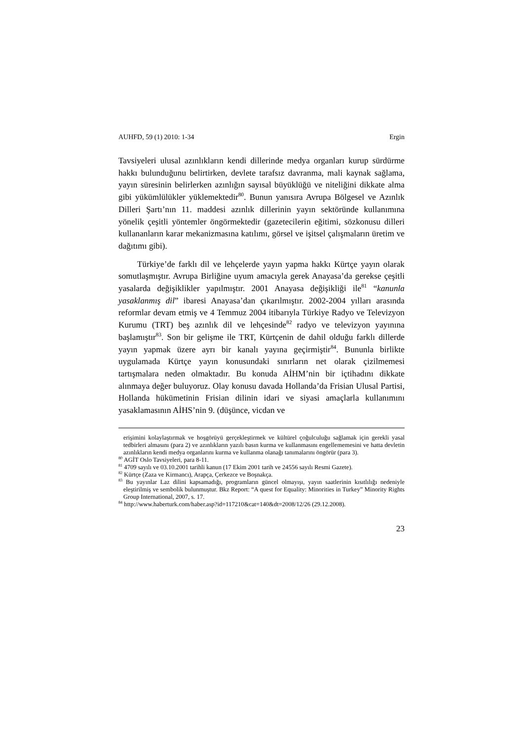AUHFD, 59 (1) 2010: 1-34 Ergin
Tavsiyeleri ulusal azınlıkların kendi dillerinde medya organları kurup sürdürme hakkı bulunduğunu belirtirken, devlete tarafsız davranma, mali kaynak sağlama, yayın süresinin belirlerken azınlığın sayısal büyüklüğü ve niteliğini dikkate alma gibi yükümlülükler yüklemektedir<sup>80</sup>. Bunun yanısıra Avrupa Bölgesel ve Azınlık Dilleri Şartı’nın 11. maddesi azınlık dillerinin yayın sektöründe kullanımına yönelik çeşitli yöntemler öngörmektedir (gazetecilerin eğitimi, sözkonusu dilleri kullananların karar mekanizmasına katılımı, görsel ve işitsel çalışmaların üretim ve dağıtımı gibi).
Türkiye’de farklı dil ve lehçelerde yayın yapma hakkı Kürtçe yayın olarak somutlaşmıştır. Avrupa Birliğine uyum amacıyla gerek Anayasa’da gerekse çeşitli yasalarda değişiklikler yapılmıştır. 2001 Anayasa değişikliği ile<sup>81</sup> “kanunla yasaklanmış dil” ibaresi Anayasa’dan çıkarılmıştır. 2002-2004 yılları arasında reformlar devam etmiş ve 4 Temmuz 2004 itibarıyla Türkiye Radyo ve Televizyon Kurumu (TRT) beş azınlık dil ve lehçesinde<sup>82</sup> radyo ve televizyon yayınına başlamıştır<sup>83</sup>. Son bir gelişme ile TRT, Kürtçenin de dahil olduğu farklı dillerde yayın yapmak üzere ayrı bir kanalı yayına geçirmiştir<sup>84</sup>. Bununla birlikte uygulamada Kürtçe yayın konusundaki sınırların net olarak çizilmemesi tartışmalara neden olmaktadır. Bu konuda AİHM’nin bir içtihadını dikkate alınmaya değer buluyoruz. Olay konusu davada Hollanda’da Frisian Ulusal Partisi, Hollanda hükümetinin Frisian dilinin idari ve siyasi amaçlarla kullanımını yasaklamasının AİHS’nin 9. (düşünce, vicdan ve
erişimini kolaylaştırmak ve hoşgörüyü gerçekleştirmek ve kültürel çoğulculuğu sağlamak için gerekli yasal tedbirleri almasını (para 2) ve azınlıkların yazılı basın kurma ve kullanmasını engellememesini ve hatta devletin azınlıkların kendi medya organlarını kurma ve kullanma olanağı tanımalarını öngörür (para 3).
<sup>80</sup> AGİT Oslo Tavsiyeleri, para 8-11.
<sup>81</sup> 4709 sayılı ve 03.10.2001 tarihli kanun (17 Ekim 2001 tarih ve 24556 sayılı Resmi Gazete).
<sup>82</sup> Kürtçe (Zaza ve Kirmancı), Arapça, Çerkezce ve Boşnakça.
<sup>83</sup> Bu yayınlar Laz dilini kapsamadığı, programların güncel olmayışı, yayın saatlerinin kısıtlılığı nedeniyle eleştirilmiş ve sembolik bulunmuştur. Bkz Report: “A quest for Equality: Minorities in Turkey” Minority Rights Group International, 2007, s. 17.
<sup>84</sup> http://www.haberturk.com/haber.asp?id=117210&cat=140&dt=2008/12/26 (29.12.2008).
23